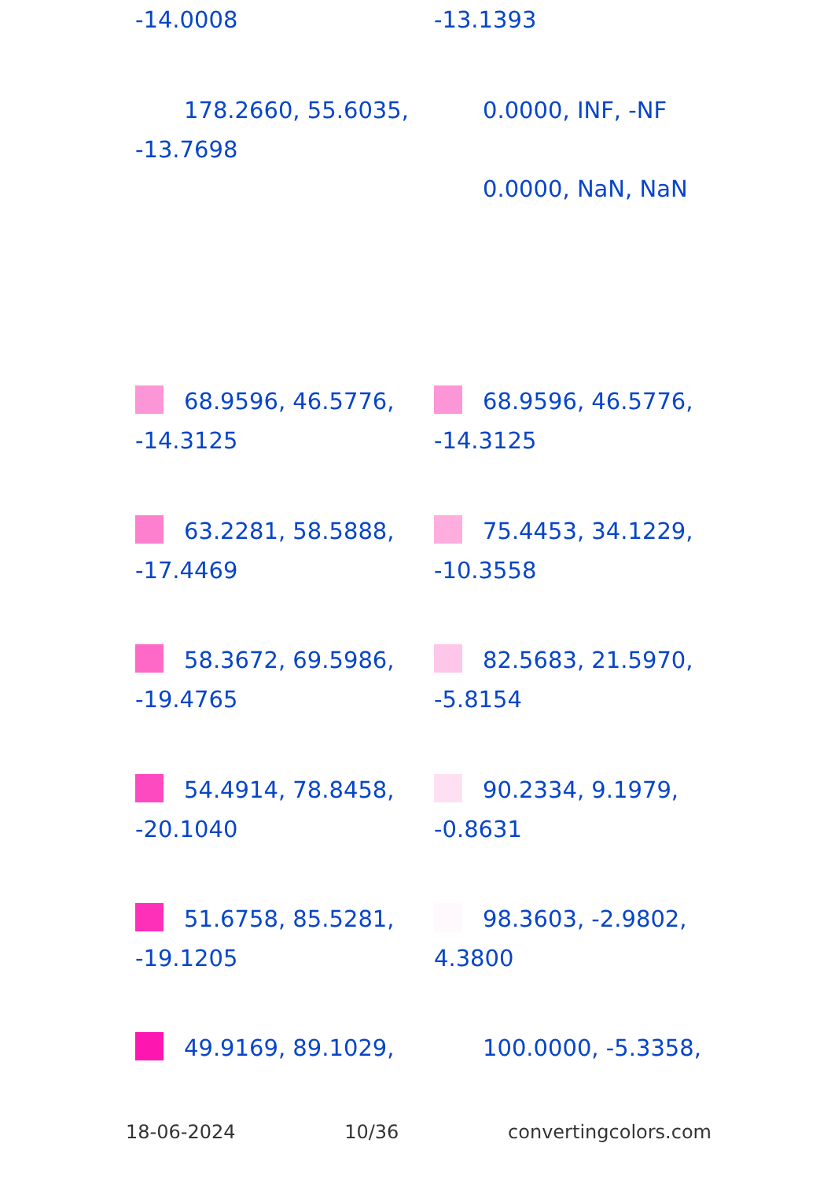-14.0008 -13.1393
178.2660, 55.6035,
-13.7698
0.0000, INF, -NF
0.0000, NaN, NaN
68.9596, 46.5776,
-14.3125
68.9596, 46.5776,
-14.3125
63.2281, 58.5888,
-17.4469
75.4453, 34.1229,
-10.3558
58.3672, 69.5986,
-19.4765
82.5683, 21.5970,
-5.8154
54.4914, 78.8458,
-20.1040
90.2334, 9.1979,
-0.8631
51.6758, 85.5281,
-19.1205
98.3603, -2.9802,
4.3800
49.9169, 89.1029, 100.0000, -5.3358,
18-06-2024 10/36 convertingcolors.com